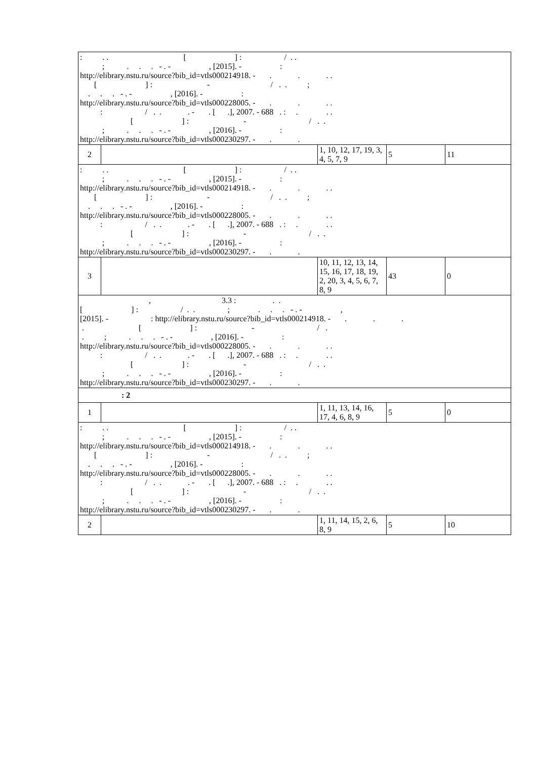| : . . [ ] : / . . ; . . . - . - , [2015]. - : http://elibrary.nstu.ru/source?bib_id=vtls000214918. - . . . . [ ] : - / . . ; . . . - . - , [2016]. - : http://elibrary.nstu.ru/source?bib_id=vtls000228005. - . . . . : / . . . - . [ .], 2007. - 688 . : . . . [ ] : - / . . ; . . . - . - , [2016]. - : http://elibrary.nstu.ru/source?bib_id=vtls000230297. - . . | | | | |
| 2 | | 1, 10, 12, 17, 19, 3, 4, 5, 7, 9 | 5 | 11 |
| : . . [ ] : / . . ; . . . - . - , [2015]. - : http://elibrary.nstu.ru/source?bib_id=vtls000214918. - . . . . [ ] : - / . . ; . . . - . - , [2016]. - : http://elibrary.nstu.ru/source?bib_id=vtls000228005. - . . . . : / . . . - . [ .], 2007. - 688 . : . . . [ ] : - / . . ; . . . - . - , [2016]. - : http://elibrary.nstu.ru/source?bib_id=vtls000230297. - . . | | | | |
| 3 | | 10, 11, 12, 13, 14, 15, 16, 17, 18, 19, 2, 20, 3, 4, 5, 6, 7, 8, 9 | 43 | 0 |
| , 3.3 : . . [ ] : / . . ; . . . - . - , [2015]. - : http://elibrary.nstu.ru/source?bib_id=vtls000214918. - . . . . [ ] : - / . . ; . . . - . - , [2016]. - : http://elibrary.nstu.ru/source?bib_id=vtls000228005. - . . . . : / . . . - . [ .], 2007. - 688 . : . . . [ ] : - / . . ; . . . - . - , [2016]. - : http://elibrary.nstu.ru/source?bib_id=vtls000230297. - . . | | | | |
| : 2 | | | | |
| 1 | | 1, 11, 13, 14, 16, 17, 4, 6, 8, 9 | 5 | 0 |
| : . . [ ] : / . . ; . . . - . - , [2015]. - : http://elibrary.nstu.ru/source?bib_id=vtls000214918. - . . . . [ ] : - / . . ; . . . - . - , [2016]. - : http://elibrary.nstu.ru/source?bib_id=vtls000228005. - . . . . : / . . . - . [ .], 2007. - 688 . : . . . [ ] : - / . . ; . . . - . - , [2016]. - : http://elibrary.nstu.ru/source?bib_id=vtls000230297. - . . | | | | |
| 2 | | 1, 11, 14, 15, 2, 6, 8, 9 | 5 | 10 |